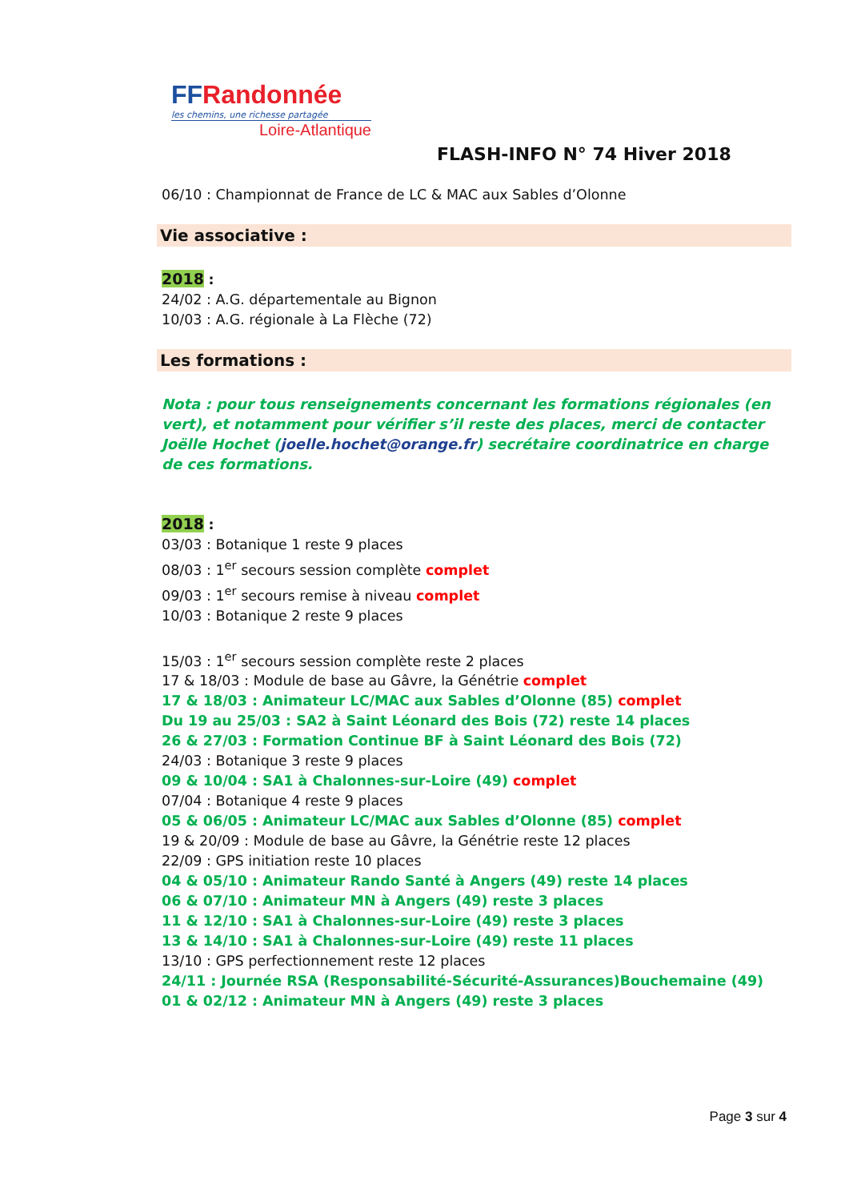FFRandonnée
les chemins, une richesse partagée
Loire-Atlantique
FLASH-INFO N° 74 Hiver 2018
06/10 : Championnat de France de LC & MAC aux Sables d’Olonne
Vie associative :
2018 :
24/02 : A.G. départementale au Bignon
10/03 : A.G. régionale à La Flèche (72)
Les formations :
Nota : pour tous renseignements concernant les formations régionales (en vert), et notamment pour vérifier s’il reste des places, merci de contacter Joëlle Hochet (joelle.hochet@orange.fr) secrétaire coordinatrice en charge de ces formations.
2018 :
03/03 : Botanique 1 reste 9 places
08/03 : 1<sup>er</sup> secours session complète complet
09/03 : 1<sup>er</sup> secours remise à niveau complet
10/03 : Botanique 2 reste 9 places
15/03 : 1<sup>er</sup> secours session complète reste 2 places
17 & 18/03 : Module de base au Gâvre, la Génétrie complet
17 & 18/03 : Animateur LC/MAC aux Sables d’Olonne (85) complet
Du 19 au 25/03 : SA2 à Saint Léonard des Bois (72) reste 14 places
26 & 27/03 : Formation Continue BF à Saint Léonard des Bois (72)
24/03 : Botanique 3 reste 9 places
09 & 10/04 : SA1 à Chalonnes-sur-Loire (49) complet
07/04 : Botanique 4 reste 9 places
05 & 06/05 : Animateur LC/MAC aux Sables d’Olonne (85) complet
19 & 20/09 : Module de base au Gâvre, la Génétrie reste 12 places
22/09 : GPS initiation reste 10 places
04 & 05/10 : Animateur Rando Santé à Angers (49) reste 14 places
06 & 07/10 : Animateur MN à Angers (49) reste 3 places
11 & 12/10 : SA1 à Chalonnes-sur-Loire (49) reste 3 places
13 & 14/10 : SA1 à Chalonnes-sur-Loire (49) reste 11 places
13/10 : GPS perfectionnement reste 12 places
24/11 : Journée RSA (Responsabilité-Sécurité-Assurances)Bouchemaine (49)
01 & 02/12 : Animateur MN à Angers (49) reste 3 places
Page 3 sur 4